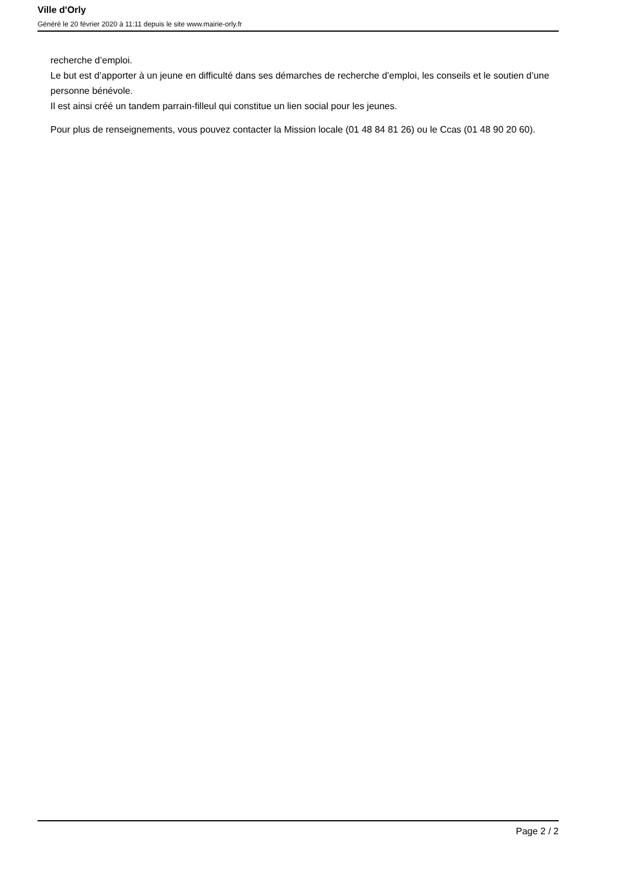Ville d'Orly
Généré le 20 février 2020 à 11:11 depuis le site www.mairie-orly.fr
recherche d’emploi.
Le but est d’apporter à un jeune en difficulté dans ses démarches de recherche d’emploi, les conseils et le soutien d’une personne bénévole.
Il est ainsi créé un tandem parrain-filleul qui constitue un lien social pour les jeunes.
Pour plus de renseignements, vous pouvez contacter la Mission locale (01 48 84 81 26) ou le Ccas (01 48 90 20 60).
Page 2 / 2